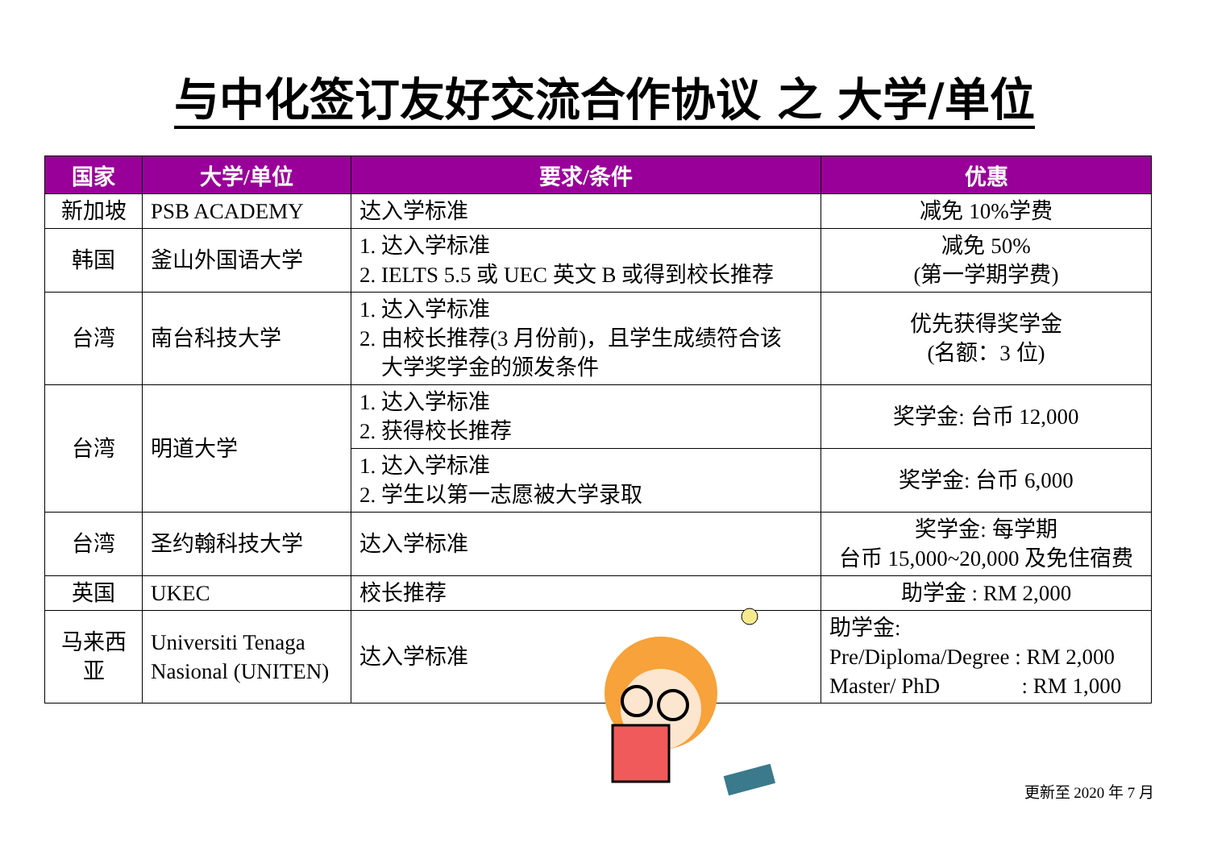与中化签订友好交流合作协议 之 大学/单位
| 国家 | 大学/单位 | 要求/条件 | 优惠 |
| --- | --- | --- | --- |
| 新加坡 | PSB ACADEMY | 达入学标准 | 减免 10%学费 |
| 韩国 | 釜山外国语大学 | 1. 达入学标准 2. IELTS 5.5 或 UEC 英文 B 或得到校长推荐 | 减免 50% (第一学期学费) |
| 台湾 | 南台科技大学 | 1. 达入学标准 2. 由校长推荐(3 月份前)，且学生成绩符合该 大学奖学金的颁发条件 | 优先获得奖学金 (名额：3 位) |
| 台湾 | 明道大学 | 1. 达入学标准 2. 获得校长推荐 | 奖学金: 台币 12,000 |
| | | 1. 达入学标准 2. 学生以第一志愿被大学录取 | 奖学金: 台币 6,000 |
| 台湾 | 圣约翰科技大学 | 达入学标准 | 奖学金: 每学期 台币 15,000~20,000 及免住宿费 |
| 英国 | UKEC | 校长推荐 | 助学金 : RM 2,000 |
| 马来西 亚 | Universiti Tenaga Nasional (UNITEN) | 达入学标准 | 助学金: Pre/Diploma/Degree : RM 2,000 Master/ PhD : RM 1,000 |
更新至 2020 年 7 月